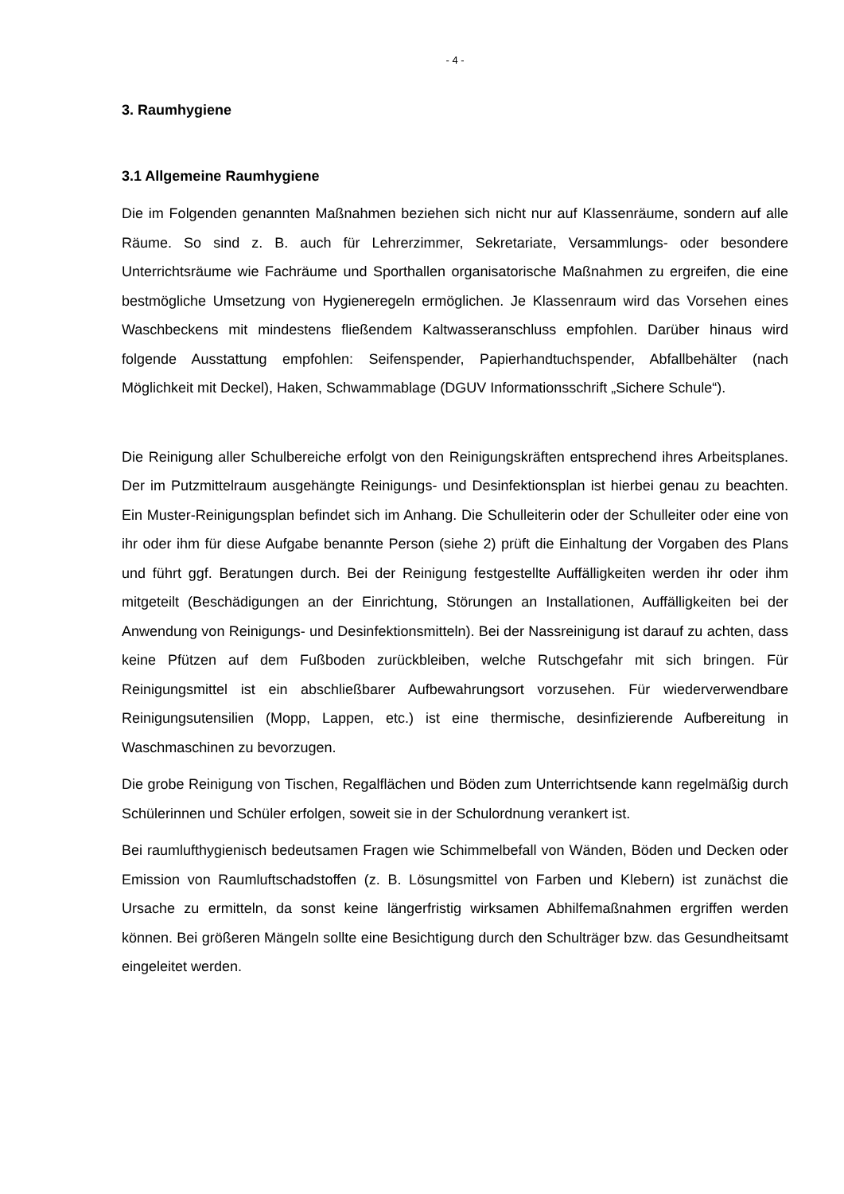- 4 -
3. Raumhygiene
3.1 Allgemeine Raumhygiene
Die im Folgenden genannten Maßnahmen beziehen sich nicht nur auf Klassenräume, sondern auf alle Räume. So sind z. B. auch für Lehrerzimmer, Sekretariate, Versammlungs- oder besondere Unterrichtsräume wie Fachräume und Sporthallen organisatorische Maßnahmen zu ergreifen, die eine bestmögliche Umsetzung von Hygieneregeln ermöglichen. Je Klassenraum wird das Vorsehen eines Waschbeckens mit mindestens fließendem Kaltwasseranschluss empfohlen. Darüber hinaus wird folgende Ausstattung empfohlen: Seifenspender, Papierhandtuchspender, Abfallbehälter (nach Möglichkeit mit Deckel), Haken, Schwammablage (DGUV Informationsschrift „Sichere Schule“).
Die Reinigung aller Schulbereiche erfolgt von den Reinigungskräften entsprechend ihres Arbeitsplanes. Der im Putzmittelraum ausgehängte Reinigungs- und Desinfektionsplan ist hierbei genau zu beachten. Ein Muster-Reinigungsplan befindet sich im Anhang. Die Schulleiterin oder der Schulleiter oder eine von ihr oder ihm für diese Aufgabe benannte Person (siehe 2) prüft die Einhaltung der Vorgaben des Plans und führt ggf. Beratungen durch. Bei der Reinigung festgestellte Auffälligkeiten werden ihr oder ihm mitgeteilt (Beschädigungen an der Einrichtung, Störungen an Installationen, Auffälligkeiten bei der Anwendung von Reinigungs- und Desinfektionsmitteln). Bei der Nassreinigung ist darauf zu achten, dass keine Pfützen auf dem Fußboden zurückbleiben, welche Rutschgefahr mit sich bringen. Für Reinigungsmittel ist ein abschließbarer Aufbewahrungsort vorzusehen. Für wiederverwendbare Reinigungsutensilien (Mopp, Lappen, etc.) ist eine thermische, desinfizierende Aufbereitung in Waschmaschinen zu bevorzugen.
Die grobe Reinigung von Tischen, Regalflächen und Böden zum Unterrichtsende kann regelmäßig durch Schülerinnen und Schüler erfolgen, soweit sie in der Schulordnung verankert ist.
Bei raumlufthygienisch bedeutsamen Fragen wie Schimmelbefall von Wänden, Böden und Decken oder Emission von Raumluftschadstoffen (z. B. Lösungsmittel von Farben und Klebern) ist zunächst die Ursache zu ermitteln, da sonst keine längerfristig wirksamen Abhilfemaßnahmen ergriffen werden können. Bei größeren Mängeln sollte eine Besichtigung durch den Schulträger bzw. das Gesundheitsamt eingeleitet werden.